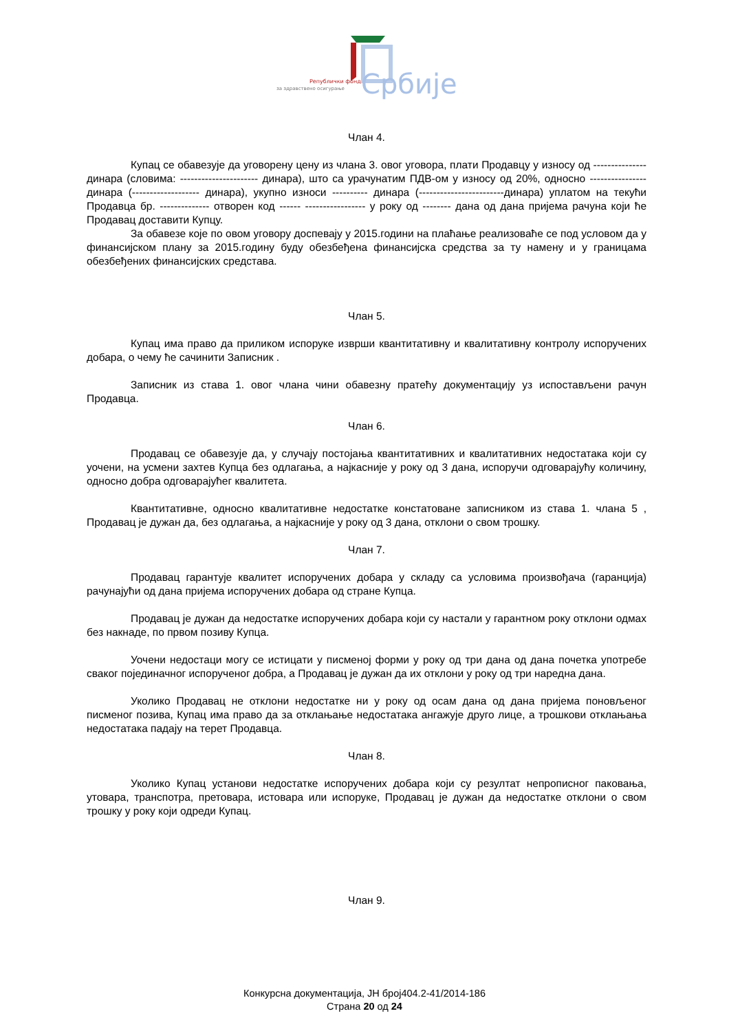Републички фонд
за здравствено осигурање
Србије
Члан 4.
Купац се обавезује да уговорену цену из члана 3. овог уговора, плати Продавцу у износу од --------------- динара (словима: ---------------------- динара), што са урачунатим ПДВ-ом у износу од 20%, односно ---------------- динара (------------------- динара), укупно износи ---------- динара (------------------------динара) уплатом на текући Продавца бр. -------------- отворен код ------ ----------------- у року од -------- дана од дана пријема рачуна који ће Продавац доставити Купцу.
За обавезе које по овом уговору доспевају у 2015.години на плаћање реализоваће се под условом да у финансијском плану за 2015.годину буду обезбеђена финансијска средства за ту намену и у границама обезбеђених финансијских средстава.
Члан 5.
Купац има право да приликом испоруке изврши квантитативну и квалитативну контролу испоручених добара, о чему ће сачинити Записник .
Записник из става 1. овог члана чини обавезну пратећу документацију уз испостављени рачун Продавца.
Члан 6.
Продавац се обавезује да, у случају постојања квантитативних и квалитативних недостатака који су уочени, на усмени захтев Купца без одлагања, а најкасније у року од 3 дана, испоручи одговарајућу количину, односно добра одговарајућег квалитета.
Квантитативне, односно квалитативне недостатке констатоване записником из става 1. члана 5 , Продавац је дужан да, без одлагања, а најкасније у року од 3 дана, отклони о свом трошку.
Члан 7.
Продавац гарантује квалитет испоручених добара у складу са условима произвођача (гаранција) рачунајући од дана пријема испоручених добара од стране Купца.
Продавац је дужан да недостатке испоручених добара који су настали у гарантном року отклони одмах без накнаде, по првом позиву Купца.
Уочени недостаци могу се истицати у писменој форми у року од три дана од дана почетка употребе сваког појединачног испорученог добра, а Продавац је дужан да их отклони у року од три наредна дана.
Уколико Продавац не отклони недостатке ни у року од осам дана од дана пријема поновљеног писменог позива, Купац има право да за отклањање недостатака ангажује друго лице, а трошкови отклањања недостатака падају на терет Продавца.
Члан 8.
Уколико Купац установи недостатке испоручених добара који су резултат непрописног паковања, утовара, транспотра, претовара, истовара или испоруке, Продавац је дужан да недостатке отклони о свом трошку у року који одреди Купац.
Члан 9.
Конкурсна документација, ЈН број404.2-41/2014-186
Страна 20 од 24